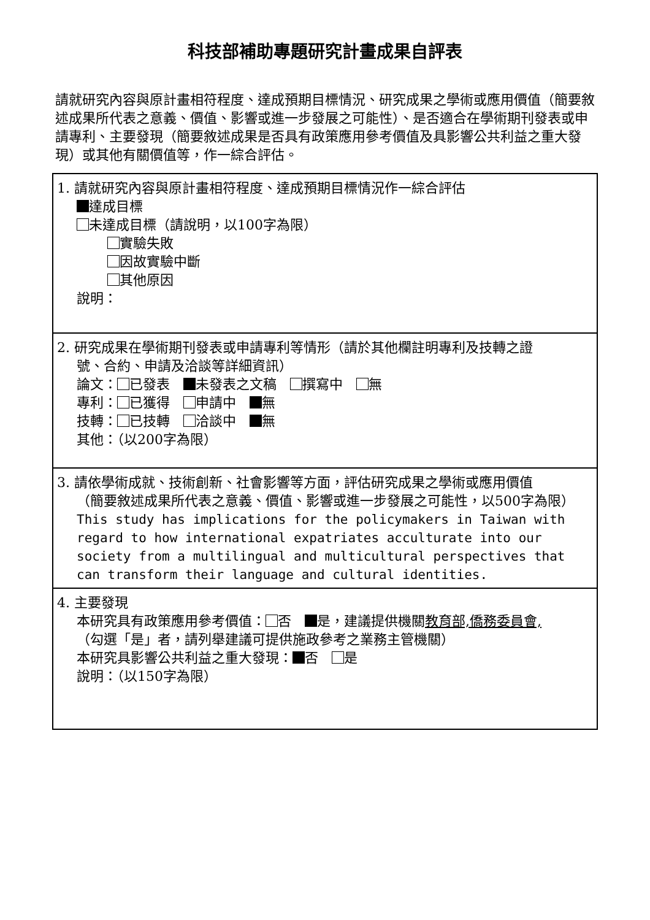科技部補助專題研究計畫成果自評表
請就研究內容與原計畫相符程度、達成預期目標情況、研究成果之學術或應用價值（簡要敘述成果所代表之意義、價值、影響或進一步發展之可能性）、是否適合在學術期刊發表或申請專利、主要發現（簡要敘述成果是否具有政策應用參考價值及具影響公共利益之重大發現）或其他有關價值等，作一綜合評估。
| 1. 請就研究內容與原計畫相符程度、達成預期目標情況作一綜合評估 達成目標 未達成目標（請說明，以100字為限） 實驗失敗 因故實驗中斷 其他原因 說明： |
| 2. 研究成果在學術期刊發表或申請專利等情形（請於其他欄註明專利及技轉之證 號、合約、申請及洽談等詳細資訊） 論文： 已發表 未發表之文稿 撰寫中 無 專利： 已獲得 申請中 無 技轉： 已技轉 洽談中 無 其他：（以200字為限） |
| 3. 請依學術成就、技術創新、社會影響等方面，評估研究成果之學術或應用價值 （簡要敘述成果所代表之意義、價值、影響或進一步發展之可能性，以500字為限） This study has implications for the policymakers in Taiwan with regard to how international expatriates acculturate into our society from a multilingual and multicultural perspectives that can transform their language and cultural identities. |
| 4. 主要發現 本研究具有政策應用參考價值： 否 是，建議提供機關 教育部,僑務委員會, （勾選「是」者，請列舉建議可提供施政參考之業務主管機關） 本研究具影響公共利益之重大發現： 否 是 說明：（以150字為限） |